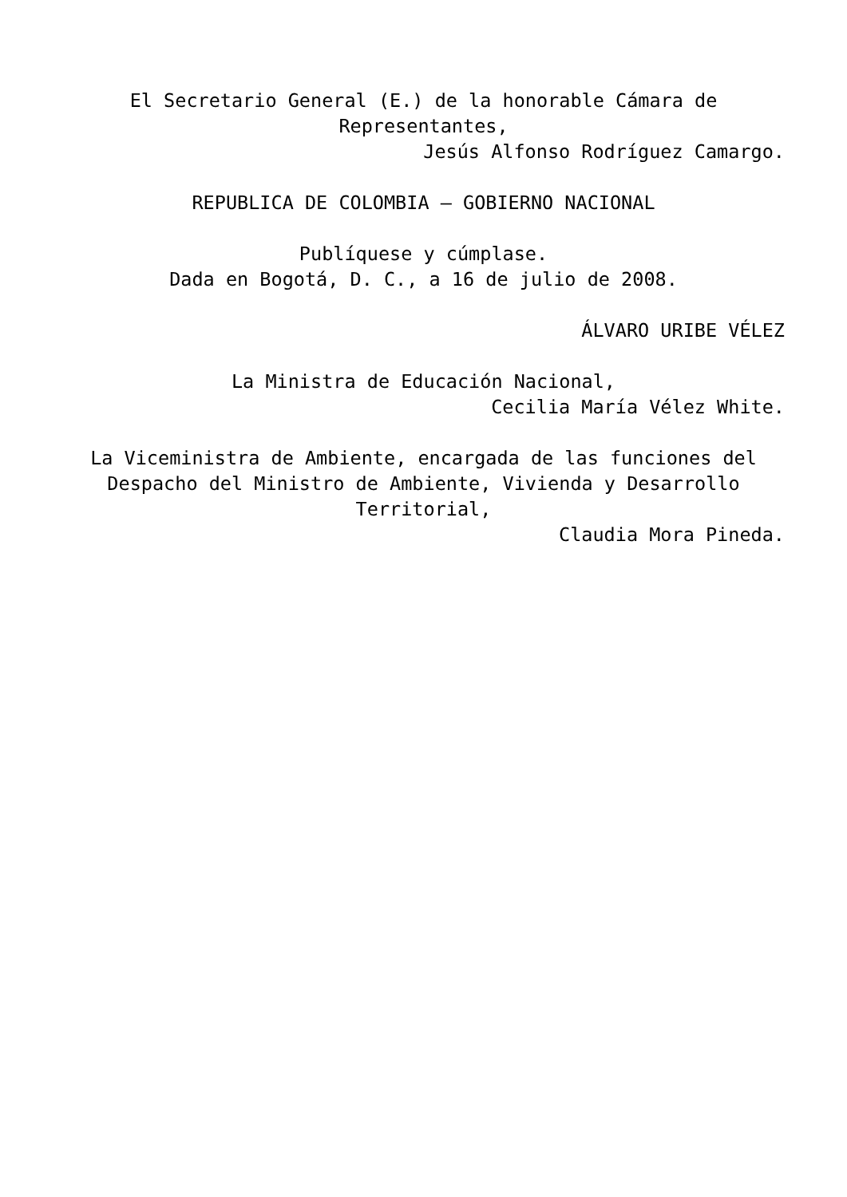El Secretario General (E.) de la honorable Cámara de Representantes,
Jesús Alfonso Rodríguez Camargo.
REPUBLICA DE COLOMBIA – GOBIERNO NACIONAL
Publíquese y cúmplase.
Dada en Bogotá, D. C., a 16 de julio de 2008.
ÁLVARO URIBE VÉLEZ
La Ministra de Educación Nacional,
Cecilia María Vélez White.
La Viceministra de Ambiente, encargada de las funciones del Despacho del Ministro de Ambiente, Vivienda y Desarrollo Territorial,
Claudia Mora Pineda.